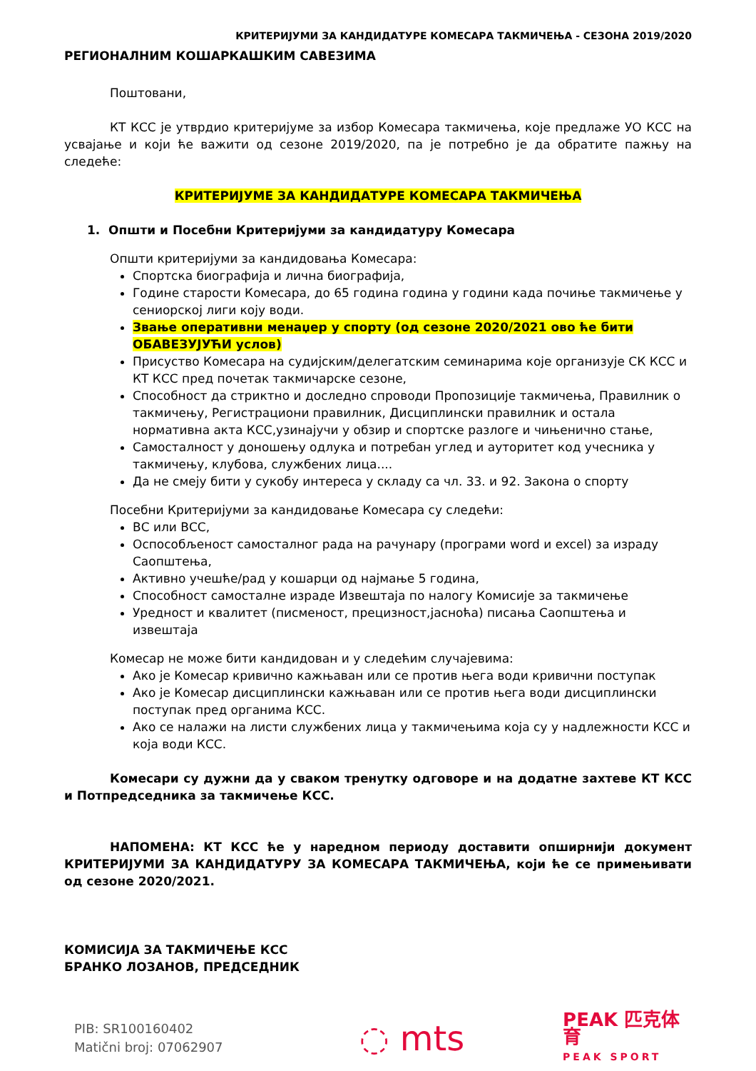КРИТЕРИЈУМИ ЗА КАНДИДАТУРЕ КОМЕСАРА ТАКМИЧЕЊА - СЕЗОНА 2019/2020
РЕГИОНАЛНИМ КОШАРКАШКИМ САВЕЗИМА
Поштовани,
КТ КСС је утврдио критеријуме за избор Комесара такмичења, које предлаже УО КСС на усвајање и који ће важити од сезоне 2019/2020, па је потребно је да обратите пажњу на следеће:
КРИТЕРИЈУМЕ ЗА КАНДИДАТУРЕ КОМЕСАРА ТАКМИЧЕЊА
1. Општи и Посебни Критеријуми за кандидатуру Комесара
Општи критеријуми за кандидовања Комесара:
Спортска биографија и лична биографија,
Године старости Комесара, до 65 година година у години када почиње такмичење у сениорској лиги коју води.
Звање оперативни менаџер у спорту (од сезоне 2020/2021 ово ће бити ОБАВЕЗУЈУЋИ услов)
Присуство Комесара на судијским/делегатским семинарима које организује СК КСС и КТ КСС пред почетак такмичарске сезоне,
Способност да стриктно и доследно спроводи Пропозиције такмичења, Правилник о такмичењу, Регистрациони правилник, Дисциплински правилник и остала нормативна акта КСС,узинајучи у обзир и спортске разлоге и чињенично стање,
Самосталност у доношењу одлука и потребан углед и ауторитет код учесника у такмичењу, клубова, службених лица....
Да не смеју бити у сукобу интереса у складу са чл. 33. и 92. Закона о спорту
Посебни Критеријуми за кандидовање Комесара су следећи:
ВС или ВСС,
Оспособљеност самосталног рада на рачунару (програми word и excel) за израду Саопштења,
Активно учешће/рад у кошарци од најмање 5 година,
Способност самосталне израде Извештаја по налогу Комисије за такмичење
Уредност и квалитет (писменост, прецизност,јасноћа) писања Саопштења и извештаја
Комесар не може бити кандидован и у следећим случајевима:
Ако је Комесар кривично кажњаван или се против њега води кривични поступак
Ако је Комесар дисциплински кажњаван или се против њега води дисциплински поступак пред органима КСС.
Ако се налажи на листи службених лица у такмичењима која су у надлежности КСС и која води КСС.
Комесари су дужни да у сваком тренутку одговоре и на додатне захтеве КТ КСС и Потпредседника за такмичење КСС.
НАПОМЕНА: КТ КСС ће у наредном периоду доставити опширнији документ КРИТЕРИЈУМИ ЗА КАНДИДАТУРУ ЗА КОМЕСАРА ТАКМИЧЕЊА, који ће се примењивати од сезоне 2020/2021.
КОМИСИЈА ЗА ТАКМИЧЕЊЕ КСС
БРАНКО ЛОЗАНОВ, ПРЕДСЕДНИК
PIB: SR100160402
Matični broj: 07062907
◌ mts
PEAK 匹克体育
PEAK SPORT